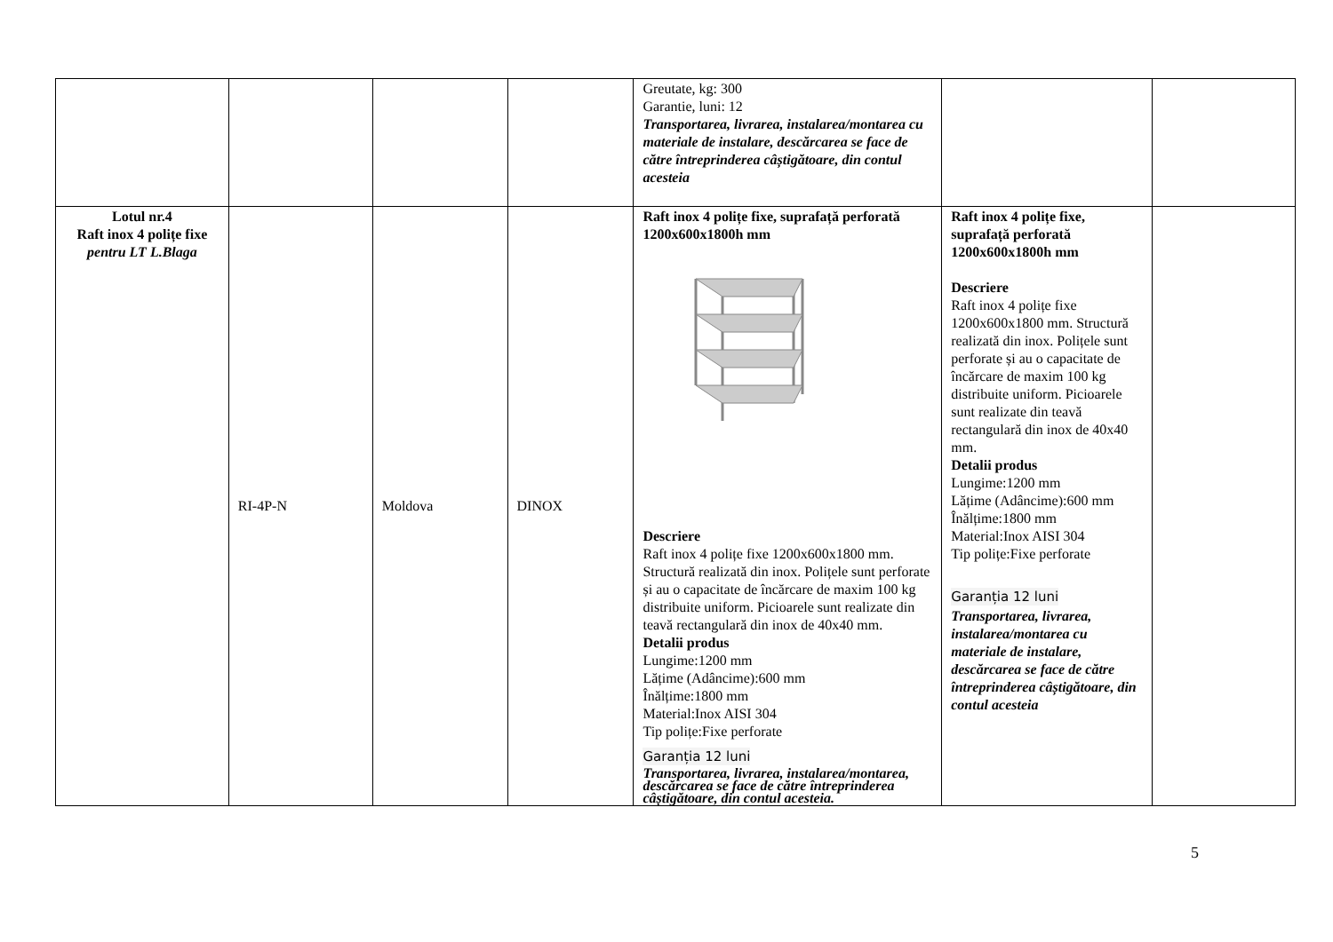| | | | | Greutate, kg: 300 Garantie, luni: 12 Transportarea, livrarea, instalarea/montarea cu materiale de instalare, descărcarea se face de către întreprinderea câștigătoare, din contul acesteia | | |
| Lotul nr.4 Raft inox 4 polițe fixe pentru LT L.Blaga | RI-4P-N | Moldova | DINOX | Raft inox 4 polițe fixe, suprafață perforată 1200x600x1800h mm Descriere Raft inox 4 polițe fixe 1200x600x1800 mm. Structură realizată din inox. Polițele sunt perforate și au o capacitate de încărcare de maxim 100 kg distribuite uniform. Picioarele sunt realizate din teavă rectangulară din inox de 40x40 mm. Detalii produs Lungime:1200 mm Lățime (Adâncime):600 mm Înălțime:1800 mm Material:Inox AISI 304 Tip polițe:Fixe perforate Garanția 12 luni Transportarea, livrarea, instalarea/montarea, descărcarea se face de către întreprinderea câștigătoare, din contul acesteia. | Raft inox 4 polițe fixe, suprafață perforată 1200x600x1800h mm Descriere Raft inox 4 polițe fixe 1200x600x1800 mm. Structură realizată din inox. Polițele sunt perforate și au o capacitate de încărcare de maxim 100 kg distribuite uniform. Picioarele sunt realizate din teavă rectangulară din inox de 40x40 mm. Detalii produs Lungime:1200 mm Lățime (Adâncime):600 mm Înălțime:1800 mm Material:Inox AISI 304 Tip polițe:Fixe perforate Garanția 12 luni Transportarea, livrarea, instalarea/montarea cu materiale de instalare, descărcarea se face de către întreprinderea câștigătoare, din contul acesteia | |
5